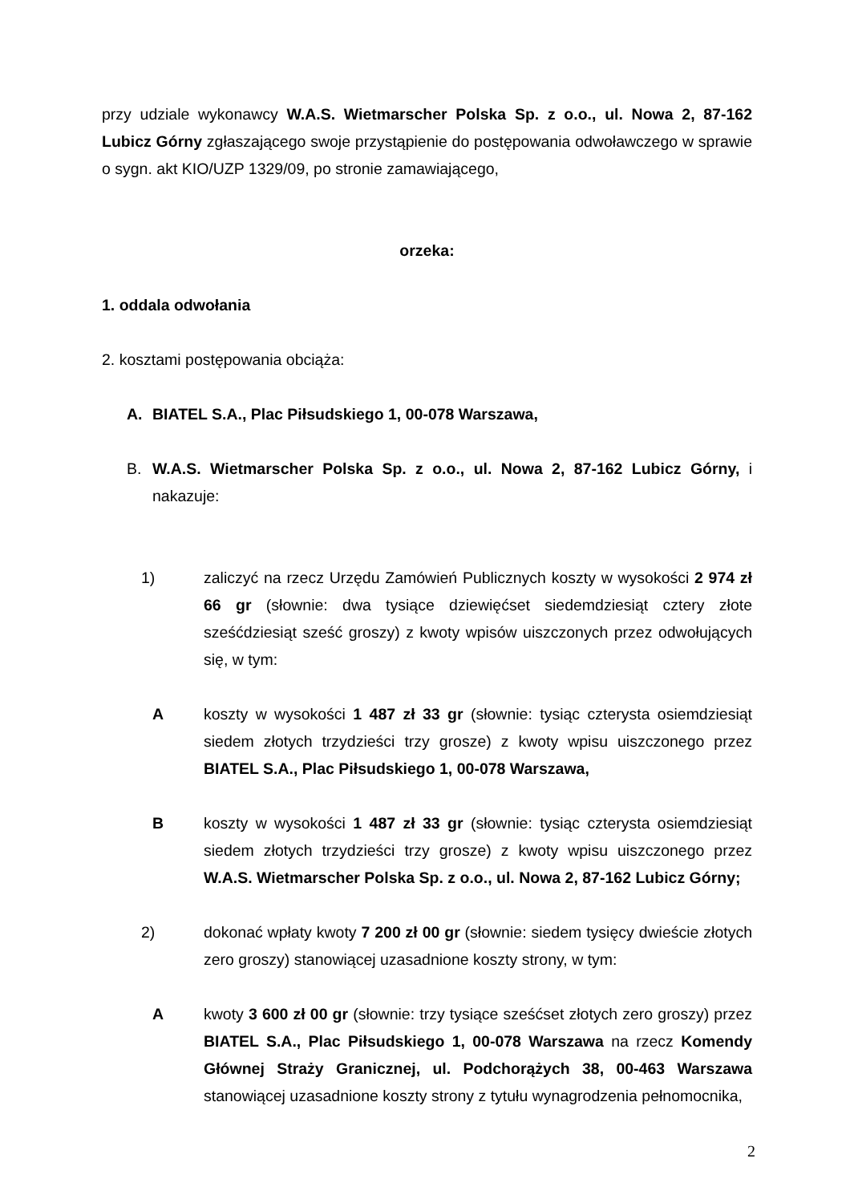przy udziale wykonawcy W.A.S. Wietmarscher Polska Sp. z o.o., ul. Nowa 2, 87-162 Lubicz Górny zgłaszającego swoje przystąpienie do postępowania odwoławczego w sprawie o sygn. akt KIO/UZP 1329/09, po stronie zamawiającego,
orzeka:
1. oddala odwołania
2. kosztami postępowania obciąża:
A. BIATEL S.A., Plac Piłsudskiego 1, 00-078 Warszawa,
B. W.A.S. Wietmarscher Polska Sp. z o.o., ul. Nowa 2, 87-162 Lubicz Górny, i nakazuje:
1) zaliczyć na rzecz Urzędu Zamówień Publicznych koszty w wysokości 2 974 zł 66 gr (słownie: dwa tysiące dziewięćset siedemdziesiąt cztery złote sześćdziesiąt sześć groszy) z kwoty wpisów uiszczonych przez odwołujących się, w tym:
Akoszty w wysokości 1 487 zł 33 gr (słownie: tysiąc czterysta osiemdziesiąt siedem złotych trzydzieści trzy grosze) z kwoty wpisu uiszczonego przez BIATEL S.A., Plac Piłsudskiego 1, 00-078 Warszawa,
Bkoszty w wysokości 1 487 zł 33 gr (słownie: tysiąc czterysta osiemdziesiąt siedem złotych trzydzieści trzy grosze) z kwoty wpisu uiszczonego przez W.A.S. Wietmarscher Polska Sp. z o.o., ul. Nowa 2, 87-162 Lubicz Górny;
2) dokonać wpłaty kwoty 7 200 zł 00 gr (słownie: siedem tysięcy dwieście złotych zero groszy) stanowiącej uzasadnione koszty strony, w tym:
Akwoty 3 600 zł 00 gr (słownie: trzy tysiące sześćset złotych zero groszy) przez BIATEL S.A., Plac Piłsudskiego 1, 00-078 Warszawa na rzecz Komendy Głównej Straży Granicznej, ul. Podchorążych 38, 00-463 Warszawa stanowiącej uzasadnione koszty strony z tytułu wynagrodzenia pełnomocnika,
2